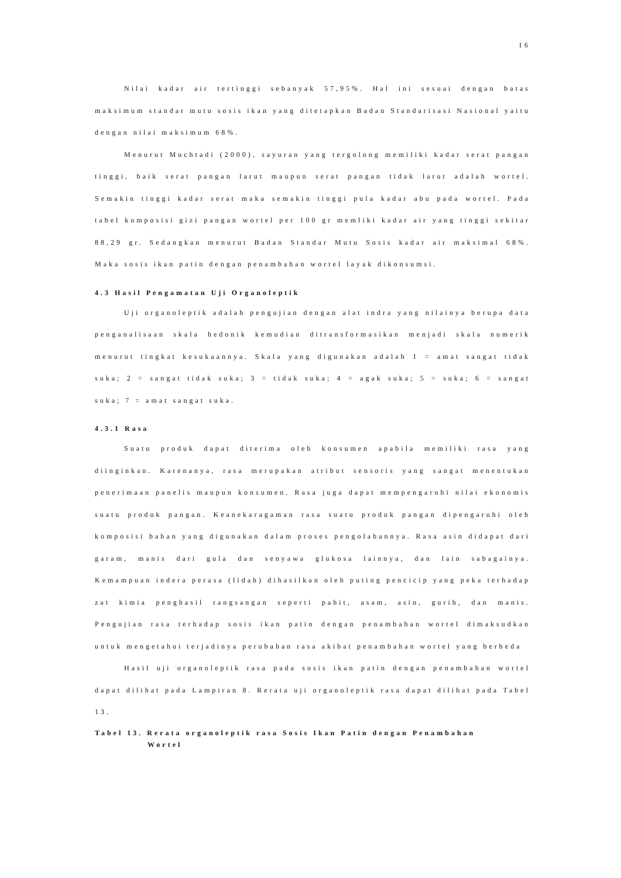16
Nilai kadar air tertinggi sebanyak 57,95%. Hal ini sesuai dengan batas maksimum standar mutu sosis ikan yang ditetapkan Badan Standarisasi Nasional yaitu dengan nilai maksimum 68%.
Menurut Muchtadi (2000), sayuran yang tergolong memiliki kadar serat pangan tinggi, baik serat pangan larut maupun serat pangan tidak larut adalah wortel. Semakin tinggi kadar serat maka semakin tinggi pula kadar abu pada wortel. Pada tabel komposisi gizi pangan wortel per 100 gr memliki kadar air yang tinggi sekitar 88,29 gr. Sedangkan menurut Badan Standar Mutu Sosis kadar air maksimal 68%. Maka sosis ikan patin dengan penambahan wortel layak dikonsumsi.
4.3 Hasil Pengamatan Uji Organoleptik
Uji organoleptik adalah pengujian dengan alat indra yang nilainya berupa data penganalisaan skala hedonik kemudian ditransformasikan menjadi skala numerik menurut tingkat kesukaannya. Skala yang digunakan adalah 1 = amat sangat tidak suka; 2 = sangat tidak suka; 3 = tidak suka; 4 = agak suka; 5 = suka; 6 = sangat suka; 7 = amat sangat suka.
4.3.1 Rasa
Suatu produk dapat diterima oleh konsumen apabila memiliki rasa yang diinginkan. Karenanya, rasa merupakan atribut sensoris yang sangat menentukan penerimaan panelis maupun konsumen. Rasa juga dapat mempengaruhi nilai ekonomis suatu produk pangan. Keanekaragaman rasa suatu produk pangan dipengaruhi oleh komposisi bahan yang digunakan dalam proses pengolahannya. Rasa asin didapat dari garam, manis dari gula dan senyawa glukosa lainnya, dan lain sabagainya. Kemampuan indera perasa (lidah) dihasilkan oleh puting pencicip yang peka terhadap zat kimia penghasil rangsangan seperti pahit, asam, asin, gurih, dan manis. Pengujian rasa terhadap sosis ikan patin dengan penambahan wortel dimaksudkan untuk mengetahui terjadinya perubahan rasa akibat penambahan wortel yang berbeda
Hasil uji organoleptik rasa pada sosis ikan patin dengan penambahan wortel dapat dilihat pada Lampiran 8. Rerata uji organoleptik rasa dapat dilihat pada Tabel 13.
Tabel 13. Rerata organoleptik rasa Sosis Ikan Patin dengan Penambahan
Wortel